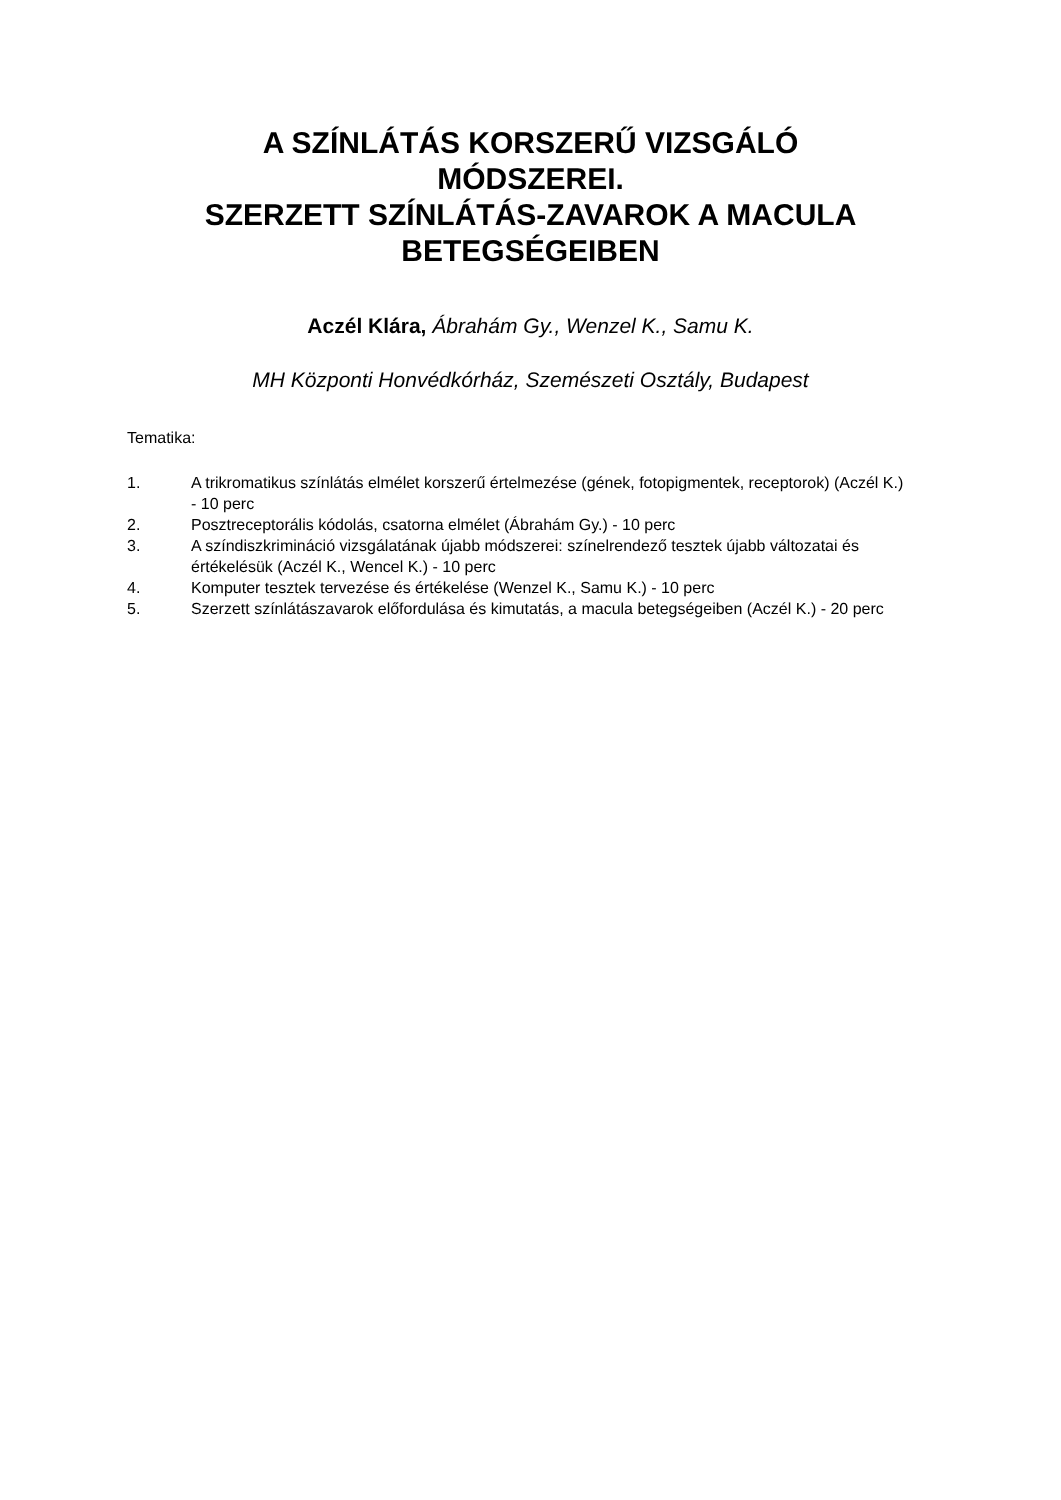A SZÍNLÁTÁS KORSZERŰ VIZSGÁLÓ
MÓDSZEREI.
SZERZETT SZÍNLÁTÁS-ZAVAROK A MACULA
BETEGSÉGEIBEN
Aczél Klára, Ábrahám Gy., Wenzel K., Samu K.
MH Központi Honvédkórház, Szemészeti Osztály, Budapest
Tematika:
1. A trikromatikus színlátás elmélet korszerű értelmezése (gének, fotopigmentek, receptorok) (Aczél K.) - 10 perc
2. Posztreceptorális kódolás, csatorna elmélet (Ábrahám Gy.) - 10 perc
3. A színdiszkrimináció vizsgálatának újabb módszerei: színelrendező tesztek újabb változatai és értékelésük (Aczél K., Wencel K.) - 10 perc
4. Komputer tesztek tervezése és értékelése (Wenzel K., Samu K.) - 10 perc
5. Szerzett színlátászavarok előfordulása és kimutatás, a macula betegségeiben (Aczél K.) - 20 perc